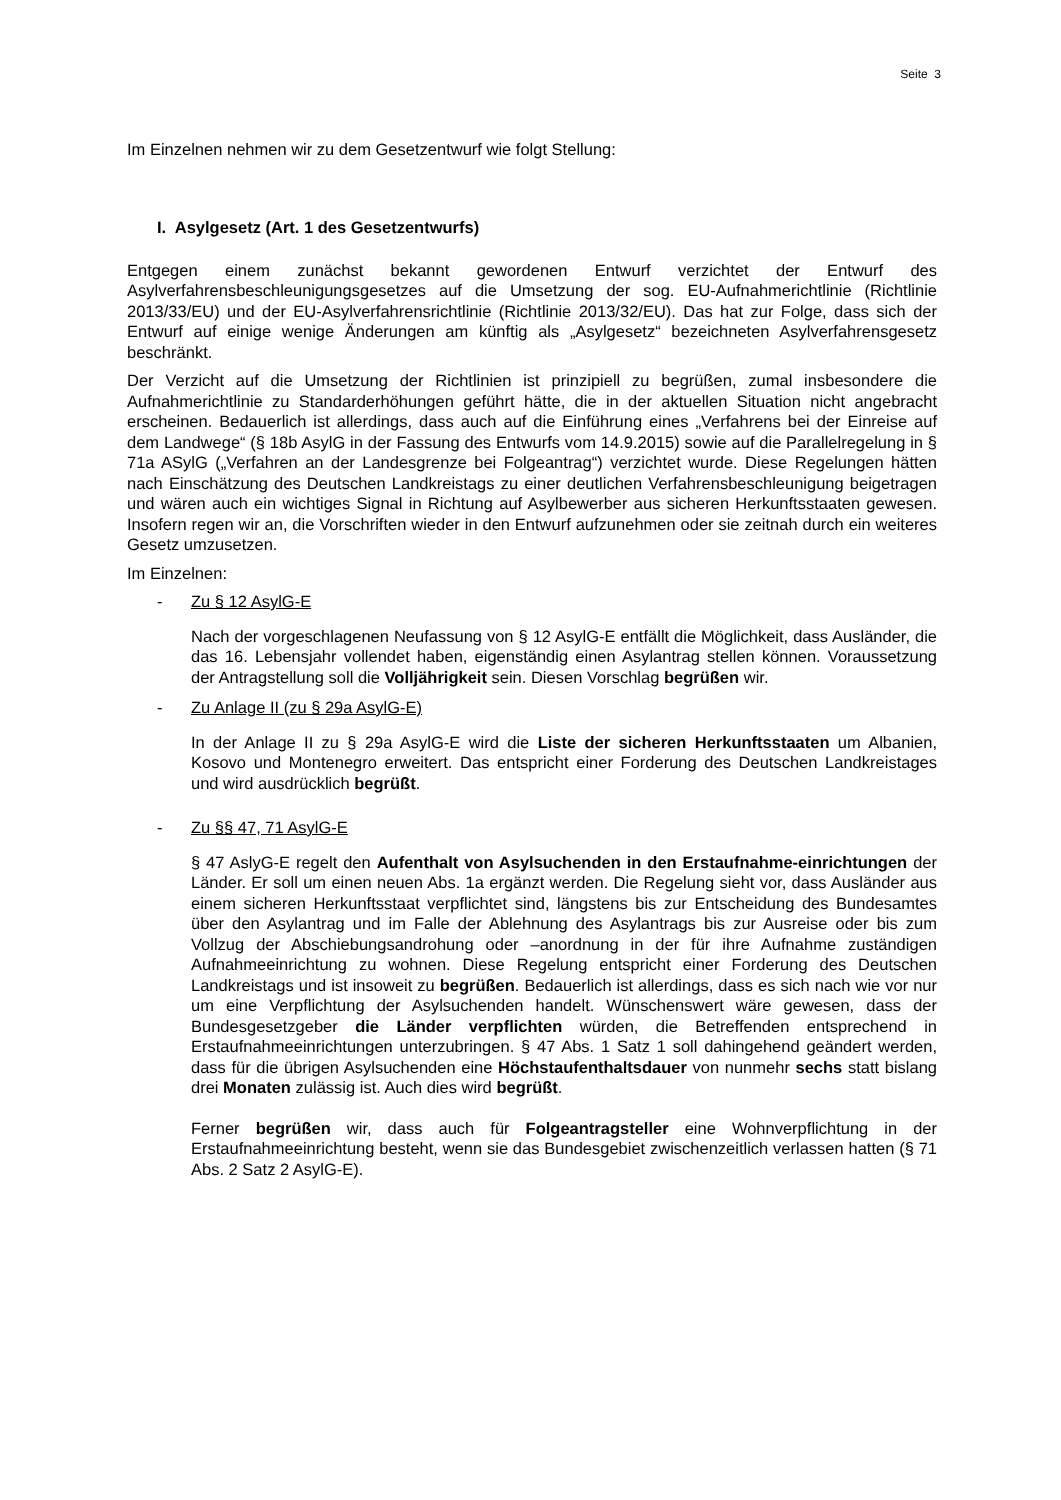Seite 3
Im Einzelnen nehmen wir zu dem Gesetzentwurf wie folgt Stellung:
I. Asylgesetz (Art. 1 des Gesetzentwurfs)
Entgegen einem zunächst bekannt gewordenen Entwurf verzichtet der Entwurf des Asylverfahrensbeschleunigungsgesetzes auf die Umsetzung der sog. EU-Aufnahmerichtlinie (Richtlinie 2013/33/EU) und der EU-Asylverfahrensrichtlinie (Richtlinie 2013/32/EU). Das hat zur Folge, dass sich der Entwurf auf einige wenige Änderungen am künftig als „Asylgesetz“ bezeichneten Asylverfahrensgesetz beschränkt.
Der Verzicht auf die Umsetzung der Richtlinien ist prinzipiell zu begrüßen, zumal insbesondere die Aufnahmerichtlinie zu Standarderhöhungen geführt hätte, die in der aktuellen Situation nicht angebracht erscheinen. Bedauerlich ist allerdings, dass auch auf die Einführung eines „Verfahrens bei der Einreise auf dem Landwege“ (§ 18b AsylG in der Fassung des Entwurfs vom 14.9.2015) sowie auf die Parallelregelung in § 71a ASylG („Verfahren an der Landesgrenze bei Folgeantrag“) verzichtet wurde. Diese Regelungen hätten nach Einschätzung des Deutschen Landkreistags zu einer deutlichen Verfahrensbeschleunigung beigetragen und wären auch ein wichtiges Signal in Richtung auf Asylbewerber aus sicheren Herkunftsstaaten gewesen. Insofern regen wir an, die Vorschriften wieder in den Entwurf aufzunehmen oder sie zeitnah durch ein weiteres Gesetz umzusetzen.
Im Einzelnen:
- Zu § 12 AsylG-E
Nach der vorgeschlagenen Neufassung von § 12 AsylG-E entfällt die Möglichkeit, dass Ausländer, die das 16. Lebensjahr vollendet haben, eigenständig einen Asylantrag stellen können. Voraussetzung der Antragstellung soll die Volljährigkeit sein. Diesen Vorschlag begrüßen wir.
- Zu Anlage II (zu § 29a AsylG-E)
In der Anlage II zu § 29a AsylG-E wird die Liste der sicheren Herkunftsstaaten um Albanien, Kosovo und Montenegro erweitert. Das entspricht einer Forderung des Deutschen Landkreistages und wird ausdrücklich begrüßt.
- Zu §§ 47, 71 AsylG-E
§ 47 AslyG-E regelt den Aufenthalt von Asylsuchenden in den Erstaufnahme-einrichtungen der Länder. Er soll um einen neuen Abs. 1a ergänzt werden. Die Regelung sieht vor, dass Ausländer aus einem sicheren Herkunftsstaat verpflichtet sind, längstens bis zur Entscheidung des Bundesamtes über den Asylantrag und im Falle der Ablehnung des Asylantrags bis zur Ausreise oder bis zum Vollzug der Abschiebungsandrohung oder –anordnung in der für ihre Aufnahme zuständigen Aufnahmeeinrichtung zu wohnen. Diese Regelung entspricht einer Forderung des Deutschen Landkreistags und ist insoweit zu begrüßen. Bedauerlich ist allerdings, dass es sich nach wie vor nur um eine Verpflichtung der Asylsuchenden handelt. Wünschenswert wäre gewesen, dass der Bundesgesetzgeber die Länder verpflichten würden, die Betreffenden entsprechend in Erstaufnahmeeinrichtungen unterzubringen. § 47 Abs. 1 Satz 1 soll dahingehend geändert werden, dass für die übrigen Asylsuchenden eine Höchstaufenthaltsdauer von nunmehr sechs statt bislang drei Monaten zulässig ist. Auch dies wird begrüßt.
Ferner begrüßen wir, dass auch für Folgeantragsteller eine Wohnverpflichtung in der Erstaufnahmeeinrichtung besteht, wenn sie das Bundesgebiet zwischenzeitlich verlassen hatten (§ 71 Abs. 2 Satz 2 AsylG-E).